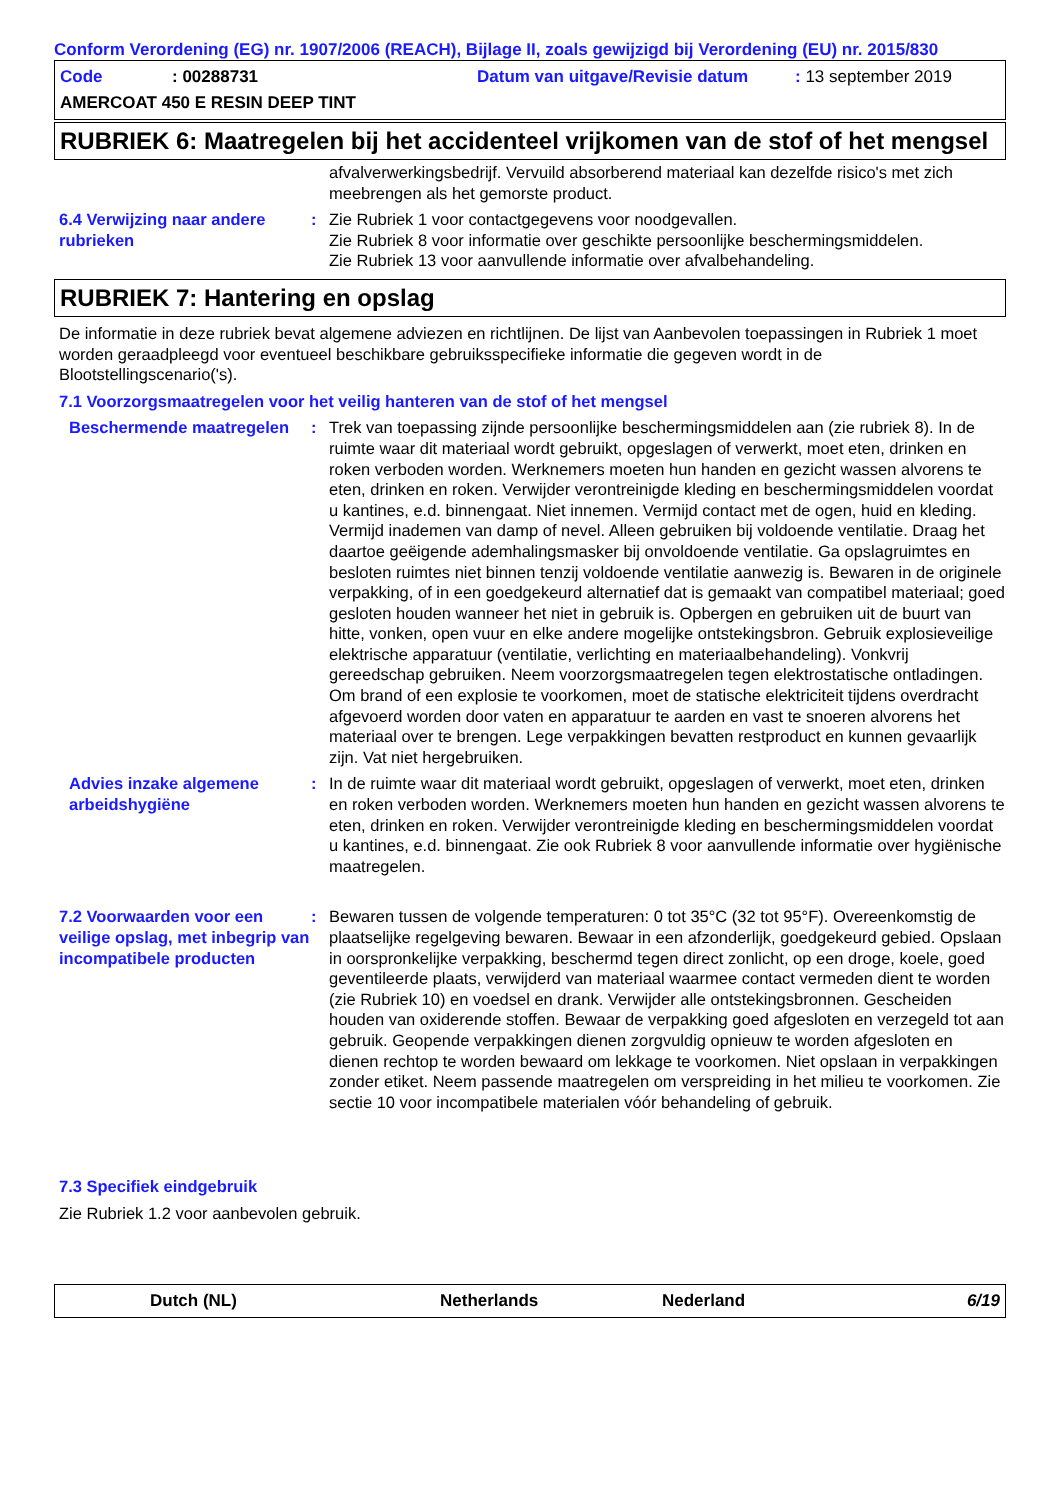Conform Verordening (EG) nr. 1907/2006 (REACH), Bijlage II, zoals gewijzigd bij Verordening (EU) nr. 2015/830
Code: 00288731 Datum van uitgave/Revisie datum: 13 september 2019
AMERCOAT 450 E RESIN DEEP TINT
RUBRIEK 6: Maatregelen bij het accidenteel vrijkomen van de stof of het mengsel
afvalverwerkingsbedrijf. Vervuild absorberend materiaal kan dezelfde risico's met zich meebrengen als het gemorste product.
6.4 Verwijzing naar andere rubrieken
: Zie Rubriek 1 voor contactgegevens voor noodgevallen.
Zie Rubriek 8 voor informatie over geschikte persoonlijke beschermingsmiddelen.
Zie Rubriek 13 voor aanvullende informatie over afvalbehandeling.
RUBRIEK 7: Hantering en opslag
De informatie in deze rubriek bevat algemene adviezen en richtlijnen. De lijst van Aanbevolen toepassingen in Rubriek 1 moet worden geraadpleegd voor eventueel beschikbare gebruiksspecifieke informatie die gegeven wordt in de Blootstellingscenario('s).
7.1 Voorzorgsmaatregelen voor het veilig hanteren van de stof of het mengsel
Beschermende maatregelen : Trek van toepassing zijnde persoonlijke beschermingsmiddelen aan (zie rubriek 8). In de ruimte waar dit materiaal wordt gebruikt, opgeslagen of verwerkt, moet eten, drinken en roken verboden worden. Werknemers moeten hun handen en gezicht wassen alvorens te eten, drinken en roken. Verwijder verontreinigde kleding en beschermingsmiddelen voordat u kantines, e.d. binnengaat. Niet innemen. Vermijd contact met de ogen, huid en kleding. Vermijd inademen van damp of nevel. Alleen gebruiken bij voldoende ventilatie. Draag het daartoe geëigende ademhalingsmasker bij onvoldoende ventilatie. Ga opslagruimtes en besloten ruimtes niet binnen tenzij voldoende ventilatie aanwezig is. Bewaren in de originele verpakking, of in een goedgekeurd alternatief dat is gemaakt van compatibel materiaal; goed gesloten houden wanneer het niet in gebruik is. Opbergen en gebruiken uit de buurt van hitte, vonken, open vuur en elke andere mogelijke ontstekingsbron. Gebruik explosieveilige elektrische apparatuur (ventilatie, verlichting en materiaalbehandeling). Vonkvrij gereedschap gebruiken. Neem voorzorgsmaatregelen tegen elektrostatische ontladingen. Om brand of een explosie te voorkomen, moet de statische elektriciteit tijdens overdracht afgevoerd worden door vaten en apparatuur te aarden en vast te snoeren alvorens het materiaal over te brengen. Lege verpakkingen bevatten restproduct en kunnen gevaarlijk zijn. Vat niet hergebruiken.
Advies inzake algemene arbeidshygiëne
: In de ruimte waar dit materiaal wordt gebruikt, opgeslagen of verwerkt, moet eten, drinken en roken verboden worden. Werknemers moeten hun handen en gezicht wassen alvorens te eten, drinken en roken. Verwijder verontreinigde kleding en beschermingsmiddelen voordat u kantines, e.d. binnengaat. Zie ook Rubriek 8 voor aanvullende informatie over hygiënische maatregelen.
7.2 Voorwaarden voor een veilige opslag, met inbegrip van incompatibele producten
: Bewaren tussen de volgende temperaturen: 0 tot 35°C (32 tot 95°F). Overeenkomstig de plaatselijke regelgeving bewaren. Bewaar in een afzonderlijk, goedgekeurd gebied. Opslaan in oorspronkelijke verpakking, beschermd tegen direct zonlicht, op een droge, koele, goed geventileerde plaats, verwijderd van materiaal waarmee contact vermeden dient te worden (zie Rubriek 10) en voedsel en drank. Verwijder alle ontstekingsbronnen. Gescheiden houden van oxiderende stoffen. Bewaar de verpakking goed afgesloten en verzegeld tot aan gebruik. Geopende verpakkingen dienen zorgvuldig opnieuw te worden afgesloten en dienen rechtop te worden bewaard om lekkage te voorkomen. Niet opslaan in verpakkingen zonder etiket. Neem passende maatregelen om verspreiding in het milieu te voorkomen. Zie sectie 10 voor incompatibele materialen vóór behandeling of gebruik.
7.3 Specifiek eindgebruik
Zie Rubriek 1.2 voor aanbevolen gebruik.
Dutch (NL) Netherlands Nederland 6/19